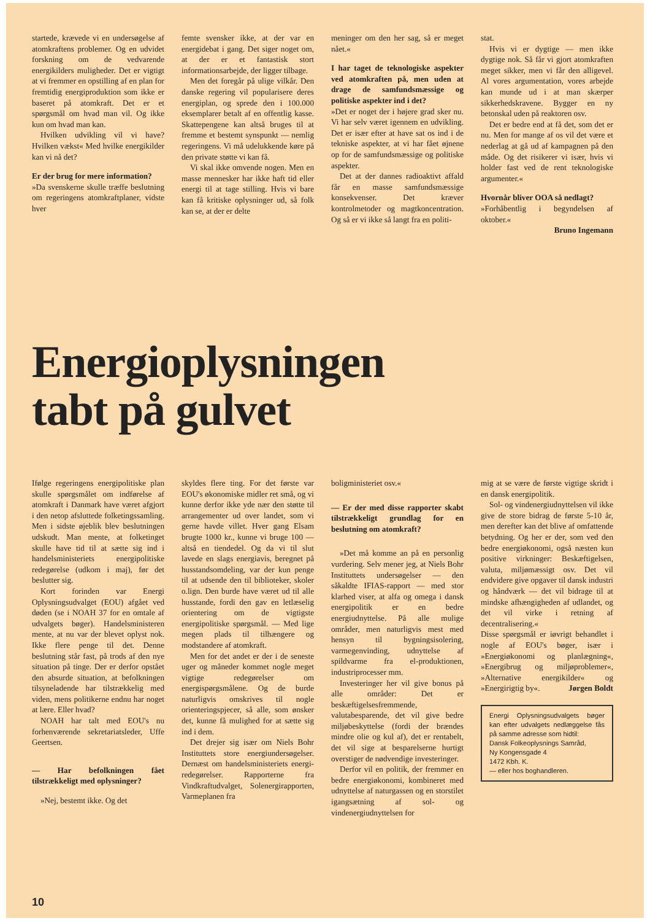startede, krævede vi en undersøgelse af atomkraftens problemer. Og en udvidet forskning om de vedvarende energikilders muligheder. Det er vigtigt at vi fremmer en opstilling af en plan for fremtidig energiproduktion som ikke er baseret på atomkraft. Det er et spørgsmål om hvad man vil. Og ikke kun om hvad man kan.
Hvilken udvikling vil vi have? Hvilken vækst« Med hvilke energikilder kan vi nå det?
Er der brug for mere information?
»Da svenskerne skulle træffe beslutning om regeringens atomkraftplaner, vidste hver
femte svensker ikke, at der var en energidebat i gang. Det siger noget om, at der er et fantastisk stort informationsarbejde, der ligger tilbage.
Men det foregår på ulige vilkår. Den danske regering vil popularisere deres energiplan, og sprede den i 100.000 eksemplarer betalt af en offentlig kasse. Skattepengene kan altså bruges til at fremme et bestemt synspunkt — nemlig regeringens. Vi må udelukkende køre på den private støtte vi kan få.
Vi skal ikke omvende nogen. Men en masse mennesker har ikke haft tid eller energi til at tage stilling. Hvis vi bare kan få kritiske oplysninger ud, så folk kan se, at der er delte
meninger om den her sag, så er meget nået.«
I har taget de teknologiske aspekter ved atomkraften på, men uden at drage de samfundsmæssige og politiske aspekter ind i det?
»Det er noget der i højere grad sker nu. Vi har selv været igennem en udvikling. Det er især efter at have sat os ind i de tekniske aspekter, at vi har fået øjnene op for de samfundsmæssige og politiske aspekter.
Det at der dannes radioaktivt affald får en masse samfundsmæssige konsekvenser. Det kræver kontrolmetoder og magtkoncentration. Og så er vi ikke så langt fra en politi-
stat.
Hvis vi er dygtige — men ikke dygtige nok. Så får vi gjort atomkraften meget sikker, men vi får den alligevel. Al vores argumentation, vores arbejde kan munde ud i at man skærper sikkerhedskravene. Bygger en ny betonskal uden på reaktoren osv.
Det er bedre end at få det, som det er nu. Men for mange af os vil det være et nederlag at gå ud af kampagnen på den måde. Og det risikerer vi især, hvis vi holder fast ved de rent teknologiske argumenter.«
Hvornår bliver OOA så nedlagt?
»Forhåbentlig i begyndelsen af oktober.«
Bruno Ingemann
Energioplysningen
tabt på gulvet
Ifølge regeringens energipolitiske plan skulle spørgsmålet om indførelse af atomkraft i Danmark have været afgjort i den netop afsluttede folketingssamling. Men i sidste øjeblik blev beslutningen udskudt. Man mente, at folketinget skulle have tid til at sætte sig ind i handelsministeriets energipolitiske redegørelse (udkom i maj), før det beslutter sig.
Kort forinden var Energi Oplysningsudvalget (EOU) afgået ved døden (se i NOAH 37 for en omtale af udvalgets bøger). Handelsministeren mente, at nu var der blevet oplyst nok. Ikke flere penge til det. Denne beslutning står fast, på trods af den nye situation på tinge. Der er derfor opstået den absurde situation, at befolkningen tilsyneladende har tilstrækkelig med viden, mens politikerne endnu har noget at lære. Eller hvad?
NOAH har talt med EOU's nu forhenværende sekretariatsleder, Uffe Geertsen.
— Har befolkningen fået tilstrækkeligt med oplysninger?
»Nej, bestemt ikke. Og det
skyldes flere ting. For det første var EOU's økonomiske midler ret små, og vi kunne derfor ikke yde nær den støtte til arrangementer ud over landet, som vi gerne havde villet. Hver gang Elsam brugte 1000 kr., kunne vi bruge 100 — altså en tiendedel. Og da vi til slut lavede en slags energiavis, beregnet på husstandsomdeling, var der kun penge til at udsende den til biblioteker, skoler o.lign. Den burde have været ud til alle husstande, fordi den gav en letlæselig orientering om de vigtigste energipolitiske spørgsmål. — Med lige megen plads til tilhængere og modstandere af atomkraft.
Men for det andet er der i de seneste uger og måneder kommet nogle meget vigtige redegørelser om energispørgsmålene. Og de burde naturligvis omskrives til nogle orienteringspjecer, så alle, som ønsker det, kunne få mulighed for at sætte sig ind i dem.
Det drejer sig især om Niels Bohr Instituttets store energiundersøgelser. Dernæst om handelsministeriets energi-redegørelser. Rapporterne fra Vindkraftudvalget, Solenergirapporten, Varmeplanen fra
boligministeriet osv.«
— Er der med disse rapporter skabt tilstrækkeligt grundlag for en beslutning om atomkraft?
»Det må komme an på en personlig vurdering. Selv mener jeg, at Niels Bohr Instituttets undersøgelser — den såkaldte IFIAS-rapport — med stor klarhed viser, at alfa og omega i dansk energipolitik er en bedre energiudnyttelse. På alle mulige områder, men naturligvis mest med hensyn til bygningsisolering, varmegenvinding, udnyttelse af spildvarme fra el-produktionen, industriprocesser mm.
Investeringer her vil give bonus på alle områder: Det er beskæftigelsesfremmende, valutabesparende, det vil give bedre miljøbeskyttelse (fordi der brændes mindre olie og kul af), det er rentabelt, det vil sige at besparelserne hurtigt overstiger de nødvendige investeringer.
Derfor vil en politik, der fremmer en bedre energiøkonomi, kombineret med udnyttelse af naturgassen og en storstilet igangsætning af sol- og vindenergiudnyttelsen for
mig at se være de første vigtige skridt i en dansk energipolitik.
Sol- og vindenergiudnyttelsen vil ikke give de store bidrag de første 5-10 år, men derefter kan det blive af omfattende betydning. Og her er der, som ved den bedre energiøkonomi, også næsten kun positive virkninger: Beskæftigelsen, valuta, miljømæssigt osv. Det vil endvidere give opgaver til dansk industri og håndværk — det vil bidrage til at mindske afhængigheden af udlandet, og det vil virke i retning af decentralisering.«
Disse spørgsmål er iøvrigt behandlet i nogle af EOU's bøger, især i »Energiøkonomi og planlægning«, »Energibrug og miljøproblemer«, »Alternative energikilder« og »Energirigtig by«. Jørgen Boldt
Energi Oplysningsudvalgets bøger kan efter udvalgets nedlæggelse fås på samme adresse som hidtil:
Dansk Folkeoplysnings Samråd,
Ny Kongensgade 4
1472 Kbh. K.
— eller hos boghandleren.
10